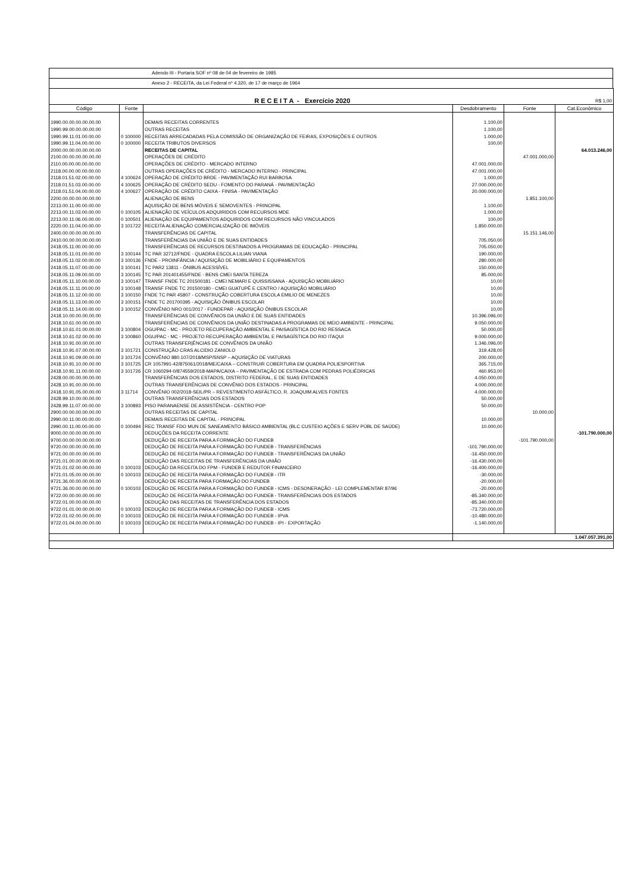Adendo III - Portaria SOF nº 08 de 04 de fevereiro de 1985
Anexo 2 - RECEITA, da Lei Federal nº 4.320, de 17 de março de 1964
| R E C E I T A - Exercício 2020 | | | | | R$ 1,00 |
| Código | Fonte | | Desdobramento | Fonte | Cat.Econômico |
| 1990.00.00.00.00.00.00 | | DEMAIS RECEITAS CORRENTES | 1.100,00 | | |
| 1990.99.00.00.00.00.00 | | OUTRAS RECEITAS | 1.100,00 | | |
| 1990.99.11.01.00.00.00 | 0 100000 | RECEITAS ARRECADADAS PELA COMISSÃO DE ORGANIZAÇÃO DE FEIRAS, EXPOSIÇÕES E OUTROS | 1.000,00 | | |
| 1990.99.11.04.00.00.00 | 0 100000 | RECEITA TRIBUTOS DIVERSOS | 100,00 | | |
| 2000.00.00.00.00.00.00 | | RECEITAS DE CAPITAL | | | 64.013.246,00 |
| 2100.00.00.00.00.00.00 | | OPERAÇÕES DE CRÉDITO | | 47.001.000,00 | |
| 2110.00.00.00.00.00.00 | | OPERAÇÕES DE CRÉDITO - MERCADO INTERNO | 47.001.000,00 | | |
| 2118.00.00.00.00.00.00 | | OUTRAS OPERAÇÕES DE CRÉDITO - MERCADO INTERNO - PRINCIPAL | 47.001.000,00 | | |
| 2118.01.51.02.00.00.00 | 4 100624 | OPERAÇÃO DE CRÉDITO BRDE - PAVIMENTAÇÃO RUI BARBOSA | 1.000,00 | | |
| 2118.01.51.03.00.00.00 | 4 100625 | OPERAÇÃO DE CRÉDITO SEDU - FOMENTO DO PARANÁ - PAVIMENTAÇÃO | 27.000.000,00 | | |
| 2118.01.51.04.00.00.00 | 4 100627 | OPERAÇÃO DE CRÉDITO CAIXA - FINISA - PAVIMENTAÇÃO | 20.000.000,00 | | |
| 2200.00.00.00.00.00.00 | | ALIENAÇÃO DE BENS | | 1.851.100,00 | |
| 2213.00.11.00.00.00.00 | | AQUISIÇÃO DE BENS MÓVEIS E SEMOVENTES - PRINCIPAL | 1.100,00 | | |
| 2213.00.11.03.00.00.00 | 0 100105 | ALIENAÇÃO DE VEÍCULOS ADQUIRIDOS COM RECURSOS MDE | 1.000,00 | | |
| 2213.00.11.06.00.00.00 | 0 100501 | ALIENAÇÃO DE EQUIPAMENTOS ADQUIRIDOS COM RECURSOS NÃO VINCULADOS | 100,00 | | |
| 2220.00.11.04.00.00.00 | 3 101722 | RECEITA ALIENAÇÃO COMERCIALIZAÇÃO DE IMÓVEIS | 1.850.000,00 | | |
| 2400.00.00.00.00.00.00 | | TRANSFERÊNCIAS DE CAPITAL | | 15.151.146,00 | |
| 2410.00.00.00.00.00.00 | | TRANSFERÊNCIAS DA UNIÃO E DE SUAS ENTIDADES | 705.050,00 | | |
| 2418.05.11.00.00.00.00 | | TRANSFERÊNCIAS DE RECURSOS DESTINADOS A PROGRAMAS DE EDUCAÇÃO - PRINCIPAL | 705.050,00 | | |
| 2418.05.11.01.00.00.00 | 3 100144 | TC PAR 32712/FNDE - QUADRA ESCOLA LILIAN VIANA | 190.000,00 | | |
| 2418.05.11.02.00.00.00 | 3 100136 | FNDE - PROINFÂNCIA / AQUISIÇÃO DE MOBILIÁRIO E EQUIPAMENTOS | 280.000,00 | | |
| 2418.05.11.07.00.00.00 | 3 100141 | TC PAR2 13811 - ÔNIBUS ACESSÍVEL | 150.000,00 | | |
| 2418.05.11.09.00.00.00 | 3 100145 | TC PAR 201401455/FNDE - BENS CMEI SANTA TEREZA | 85.000,00 | | |
| 2418.05.11.10.00.00.00 | 3 100147 | TRANSF FNDE TC 201500181 - CMEI NEMARI E QUISSISSANA - AQUISIÇÃO MOBILIÁRIO | 10,00 | | |
| 2418.05.11.11.00.00.00 | 3 100148 | TRANSF FNDE TC 201500180 - CMEI GUATUPÊ E CENTRO / AQUISIÇÃO MOBILIÁRIO | 10,00 | | |
| 2418.05.11.12.00.00.00 | 3 100150 | FNDE TC PAR 45807 - CONSTRUÇÃO COBERTURA ESCOLA EMILIO DE MENEZES | 10,00 | | |
| 2418.05.11.13.00.00.00 | 3 100151 | FNDE TC 201700395 - AQUISIÇÃO ÔNIBUS ESCOLAR | 10,00 | | |
| 2418.05.11.14.00.00.00 | 3 100152 | CONVÊNIO NRO 001/2017 - FUNDEPAR - AQUISIÇÃO ÔNIBUS ESCOLAR | 10,00 | | |
| 2418.10.00.00.00.00.00 | | TRANSFERÊNCIAS DE CONVÊNIOS DA UNIÃO E DE SUAS ENTIDADES | 10.396.096,00 | | |
| 2418.10.61.00.00.00.00 | | TRANSFERÊNCIAS DE CONVÊNIOS DA UNIÃO DESTINADAS A PROGRAMAS DE MEIO AMBIENTE - PRINCIPAL | 9.050.000,00 | | |
| 2418.10.61.01.00.00.00 | 3 100804 | OGU/PAC - MC - PROJETO RECUPERAÇÃO AMBIENTAL E PAISAGÍSTICA DO RIO RESSACA | 50.000,00 | | |
| 2418.10.61.02.00.00.00 | 3 100860 | OGU/PAC - MC - PROJETO RECUPERAÇÃO AMBIENTAL E PAISAGÍSTICA DO RIO ITAQUI | 9.000.000,00 | | |
| 2418.10.91.00.00.00.00 | | OUTRAS TRANSFER/ÊNCIAS DE CONVÊNIOS DA UNIÃO | 1.346.096,00 | | |
| 2418.10.91.07.00.00.00 | 3 101721 | CONSTRUÇÃO CRAS ALCIDIO ZANIOLO | 319.428,00 | | |
| 2418.10.91.09.00.00.00 | 3 101724 | CONVÊNIO 880.107/2018/MSP/SNSP – AQUISIÇÃO DE VIATURAS | 200.000,00 | | |
| 2418.10.91.10.00.00.00 | 3 101725 | CR 1057991-42/875061/2018/ME/CAIXA – CONSTRUIR COBERTURA EM QUADRA POLIESPORTIVA | 365.715,00 | | |
| 2418.10.91.11.00.00.00 | 3 101726 | CR 1060294-0/874559/2018-MAPA/CAIXA – PAVIMENTAÇÃO DE ESTRADA COM PEDRAS POLIÉDRICAS | 460.953,00 | | |
| 2428.00.00.00.00.00.00 | | TRANSFERÊNCIAS DOS ESTADOS, DISTRITO FEDERAL, E DE SUAS ENTIDADES | 4.050.000,00 | | |
| 2428.10.91.00.00.00.00 | | OUTRAS TRANSFERÊNCIAS DE CONVÊNIO DOS ESTADOS - PRINCIPAL | 4.000.000,00 | | |
| 2418.10.91.05.00.00.00 | 3 11714 | CONVÊNIO 002/2018-SEIL/PR – REVESTIMENTO ASFÁLTICO, R. JOAQUIM ALVES FONTES | 4.000.000,00 | | |
| 2428.99.10.00.00.00.00 | | OUTRAS TRANSFERÊNCIAS DOS ESTADOS | 50.000,00 | | |
| 2428.99.11.07.00.00.00 | 3 100893 | PISO PARANAENSE DE ASSISTÊNCIA - CENTRO POP | 50.000,00 | | |
| 2900.00.00.00.00.00.00 | | OUTRAS RECEITAS DE CAPITAL | | 10.000,00 | |
| 2990.00.11.00.00.00.00 | | DEMAIS RECEITAS DE CAPITAL - PRINCIPAL | 10.000,00 | | |
| 2990.00.11.00.00.00.00 | 0 100494 | REC TRANSF FDO MUN DE SANEAMENTO BÁSICO AMBIENTAL (BLC CUSTEIO AÇÕES E SERV PÚBL DE SAÚDE) | 10.000,00 | | |
| 9000.00.00.00.00.00.00 | | DEDUÇÕES DA RECEITA CORRENTE | | | -101.790.000,00 |
| 9700.00.00.00.00.00.00 | | DEDUÇÃO DE RECEITA PARA A FORMAÇÃO DO FUNDEB | | -101.790.000,00 | |
| 9720.00.00.00.00.00.00 | | DEDUÇÃO DE RECEITA PARA A FORMAÇÃO DO FUNDEB - TRANSFERÊNCIAS | -101.790.000,00 | | |
| 9721.00.00.00.00.00.00 | | DEDUÇÃO DE RECEITA PARA A FORMAÇÃO DO FUNDEB - TRANSFERÊNCIAS DA UNIÃO | -16.450.000,00 | | |
| 9721.01.00.00.00.00.00 | | DEDUÇÃO DAS RECEITAS DE TRANSFERÊNCIAS DA UNIÃO | -16.430.000,00 | | |
| 9721.01.02.00.00.00.00 | 0 100103 | DEDUÇÃO DA RECEITA DO FPM - FUNDEB E REDUTOR FINANCEIRO | -16.400.000,00 | | |
| 9721.01.05.00.00.00.00 | 0 100103 | DEDUÇÃO DE RECEITA PARA A FORMAÇÃO DO FUNDEB - ITR | -30.000,00 | | |
| 9721.36.00.00.00.00.00 | | DEDUÇÃO DE RECEITA PARA FORMAÇÃO DO FUNDEB | -20.000,00 | | |
| 9721.36.00.00.00.00.00 | 0 100103 | DEDUÇÃO DE RECEITA PARA A FORMAÇÃO DO FUNDEB - ICMS - DESONERAÇÃO - LEI COMPLEMENTAR 87/96 | -20.000,00 | | |
| 9722.00.00.00.00.00.00 | | DEDUÇÃO DE RECEITA PARA A FORMAÇÃO DO FUNDEB - TRANSFERÊNCIAS DOS ESTADOS | -85.340.000,00 | | |
| 9722.01.00.00.00.00.00 | | DEDUÇÃO DAS RECEITAS DE TRANSFERÊNCIA DOS ESTADOS | -85.340.000,00 | | |
| 9722.01.01.00.00.00.00 | 0 100103 | DEDUÇÃO DE RECEITA PARA A FORMAÇÃO DO FUNDEB - ICMS | -73.720.000,00 | | |
| 9722.01.02.00.00.00.00 | 0 100103 | DEDUÇÃO DE RECEITA PARA A FORMAÇÃO DO FUNDEB - IPVA | -10.480.000,00 | | |
| 9722.01.04.00.00.00.00 | 0 100103 | DEDUÇÃO DE RECEITA PARA A FORMAÇÃO DO FUNDEB - IPI - EXPORTAÇÃO | -1.140.000,00 | | |
| | | | 1.047.057.391,00 | | |